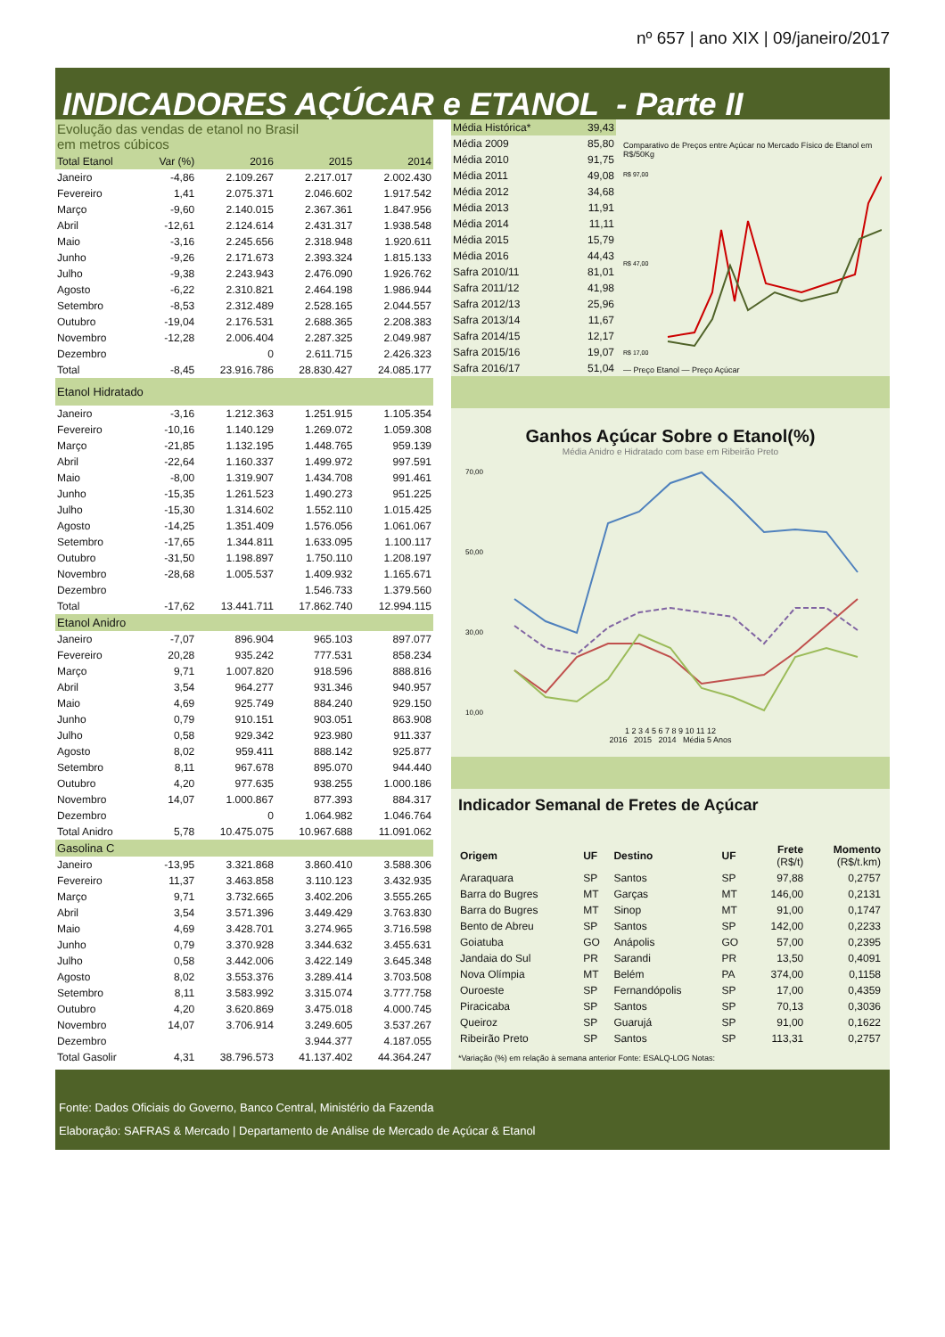nº 657 | ano XIX | 09/janeiro/2017
INDICADORES AÇÚCAR e ETANOL - Parte II
| Evolução das vendas de etanol no Brasil em metros cúbicos | | | | |
| Total Etanol | Var (%) | 2016 | 2015 | 2014 |
| Janeiro | -4,86 | 2.109.267 | 2.217.017 | 2.002.430 |
| Fevereiro | 1,41 | 2.075.371 | 2.046.602 | 1.917.542 |
| Março | -9,60 | 2.140.015 | 2.367.361 | 1.847.956 |
| Abril | -12,61 | 2.124.614 | 2.431.317 | 1.938.548 |
| Maio | -3,16 | 2.245.656 | 2.318.948 | 1.920.611 |
| Junho | -9,26 | 2.171.673 | 2.393.324 | 1.815.133 |
| Julho | -9,38 | 2.243.943 | 2.476.090 | 1.926.762 |
| Agosto | -6,22 | 2.310.821 | 2.464.198 | 1.986.944 |
| Setembro | -8,53 | 2.312.489 | 2.528.165 | 2.044.557 |
| Outubro | -19,04 | 2.176.531 | 2.688.365 | 2.208.383 |
| Novembro | -12,28 | 2.006.404 | 2.287.325 | 2.049.987 |
| Dezembro | | 0 | 2.611.715 | 2.426.323 |
| Total | -8,45 | 23.916.786 | 28.830.427 | 24.085.177 |
| Etanol Hidratado | | | | |
| Janeiro | -3,16 | 1.212.363 | 1.251.915 | 1.105.354 |
| Fevereiro | -10,16 | 1.140.129 | 1.269.072 | 1.059.308 |
| Março | -21,85 | 1.132.195 | 1.448.765 | 959.139 |
| Abril | -22,64 | 1.160.337 | 1.499.972 | 997.591 |
| Maio | -8,00 | 1.319.907 | 1.434.708 | 991.461 |
| Junho | -15,35 | 1.261.523 | 1.490.273 | 951.225 |
| Julho | -15,30 | 1.314.602 | 1.552.110 | 1.015.425 |
| Agosto | -14,25 | 1.351.409 | 1.576.056 | 1.061.067 |
| Setembro | -17,65 | 1.344.811 | 1.633.095 | 1.100.117 |
| Outubro | -31,50 | 1.198.897 | 1.750.110 | 1.208.197 |
| Novembro | -28,68 | 1.005.537 | 1.409.932 | 1.165.671 |
| Dezembro | | | 1.546.733 | 1.379.560 |
| Total | -17,62 | 13.441.711 | 17.862.740 | 12.994.115 |
| Etanol Anidro | | | | |
| Janeiro | -7,07 | 896.904 | 965.103 | 897.077 |
| Fevereiro | 20,28 | 935.242 | 777.531 | 858.234 |
| Março | 9,71 | 1.007.820 | 918.596 | 888.816 |
| Abril | 3,54 | 964.277 | 931.346 | 940.957 |
| Maio | 4,69 | 925.749 | 884.240 | 929.150 |
| Junho | 0,79 | 910.151 | 903.051 | 863.908 |
| Julho | 0,58 | 929.342 | 923.980 | 911.337 |
| Agosto | 8,02 | 959.411 | 888.142 | 925.877 |
| Setembro | 8,11 | 967.678 | 895.070 | 944.440 |
| Outubro | 4,20 | 977.635 | 938.255 | 1.000.186 |
| Novembro | 14,07 | 1.000.867 | 877.393 | 884.317 |
| Dezembro | | 0 | 1.064.982 | 1.046.764 |
| Total Anidro | 5,78 | 10.475.075 | 10.967.688 | 11.091.062 |
| Gasolina C | | | | |
| Janeiro | -13,95 | 3.321.868 | 3.860.410 | 3.588.306 |
| Fevereiro | 11,37 | 3.463.858 | 3.110.123 | 3.432.935 |
| Março | 9,71 | 3.732.665 | 3.402.206 | 3.555.265 |
| Abril | 3,54 | 3.571.396 | 3.449.429 | 3.763.830 |
| Maio | 4,69 | 3.428.701 | 3.274.965 | 3.716.598 |
| Junho | 0,79 | 3.370.928 | 3.344.632 | 3.455.631 |
| Julho | 0,58 | 3.442.006 | 3.422.149 | 3.645.348 |
| Agosto | 8,02 | 3.553.376 | 3.289.414 | 3.703.508 |
| Setembro | 8,11 | 3.583.992 | 3.315.074 | 3.777.758 |
| Outubro | 4,20 | 3.620.869 | 3.475.018 | 4.000.745 |
| Novembro | 14,07 | 3.706.914 | 3.249.605 | 3.537.267 |
| Dezembro | | | 3.944.377 | 4.187.055 |
| Total Gasolir | 4,31 | 38.796.573 | 41.137.402 | 44.364.247 |
| Média Histórica* | 39,43 |
| Média 2009 | 85,80 |
| Média 2010 | 91,75 |
| Média 2011 | 49,08 |
| Média 2012 | 34,68 |
| Média 2013 | 11,91 |
| Média 2014 | 11,11 |
| Média 2015 | 15,79 |
| Média 2016 | 44,43 |
| Safra 2010/11 | 81,01 |
| Safra 2011/12 | 41,98 |
| Safra 2012/13 | 25,96 |
| Safra 2013/14 | 11,67 |
| Safra 2014/15 | 12,17 |
| Safra 2015/16 | 19,07 |
| Safra 2016/17 | 51,04 |
Comparativo de Preços entre Açúcar no Mercado Físico de Etanol em R$/50Kg
R$ 97,00
R$ 47,00
R$ 17,00
— Preço Etanol — Preço Açúcar
Ganhos Açúcar Sobre o Etanol(%)
Média Anidro e Hidratado com base em Ribeirão Preto
70,00
50,00
30,00
10,00
1 2 3 4 5 6 7 8 9 10 11 12
2016 2015 2014 Média 5 Anos
Indicador Semanal de Fretes de Açúcar
| Origem | UF | Destino | UF | Frete (R$/t) | Momento (R$/t.km) |
| Araraquara | SP | Santos | SP | 97,88 | 0,2757 |
| Barra do Bugres | MT | Garças | MT | 146,00 | 0,2131 |
| Barra do Bugres | MT | Sinop | MT | 91,00 | 0,1747 |
| Bento de Abreu | SP | Santos | SP | 142,00 | 0,2233 |
| Goiatuba | GO | Anápolis | GO | 57,00 | 0,2395 |
| Jandaia do Sul | PR | Sarandi | PR | 13,50 | 0,4091 |
| Nova Olímpia | MT | Belém | PA | 374,00 | 0,1158 |
| Ouroeste | SP | Fernandópolis | SP | 17,00 | 0,4359 |
| Piracicaba | SP | Santos | SP | 70,13 | 0,3036 |
| Queiroz | SP | Guarujá | SP | 91,00 | 0,1622 |
| Ribeirão Preto | SP | Santos | SP | 113,31 | 0,2757 |
*Variação (%) em relação à semana anterior Fonte: ESALQ-LOG Notas:
Fonte: Dados Oficiais do Governo, Banco Central, Ministério da Fazenda
Elaboração: SAFRAS & Mercado | Departamento de Análise de Mercado de Açúcar & Etanol